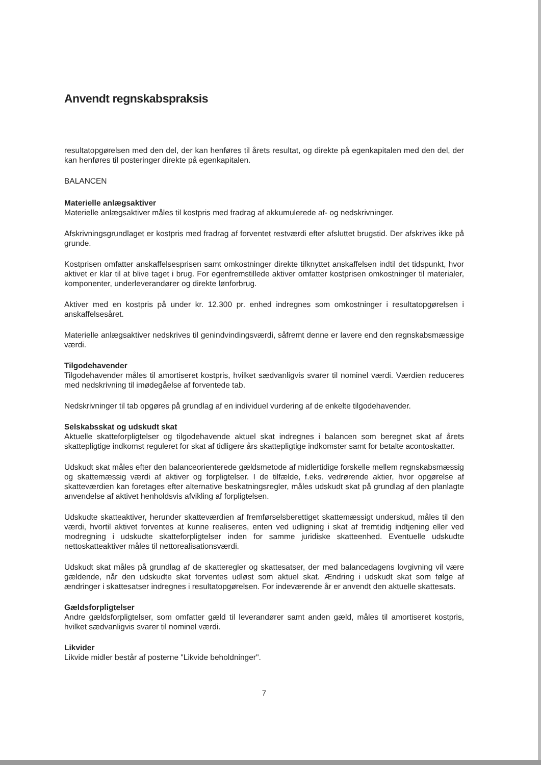Anvendt regnskabspraksis
resultatopgørelsen med den del, der kan henføres til årets resultat, og direkte på egenkapitalen med den del, der kan henføres til posteringer direkte på egenkapitalen.
BALANCEN
Materielle anlægsaktiver
Materielle anlægsaktiver måles til kostpris med fradrag af akkumulerede af- og nedskrivninger.
Afskrivningsgrundlaget er kostpris med fradrag af forventet restværdi efter afsluttet brugstid. Der afskrives ikke på grunde.
Kostprisen omfatter anskaffelsesprisen samt omkostninger direkte tilknyttet anskaffelsen indtil det tidspunkt, hvor aktivet er klar til at blive taget i brug. For egenfremstillede aktiver omfatter kostprisen omkostninger til materialer, komponenter, underleverandører og direkte lønforbrug.
Aktiver med en kostpris på under kr. 12.300 pr. enhed indregnes som omkostninger i resultatopgørelsen i anskaffelsesåret.
Materielle anlægsaktiver nedskrives til genindvindingsværdi, såfremt denne er lavere end den regnskabsmæssige værdi.
Tilgodehavender
Tilgodehavender måles til amortiseret kostpris, hvilket sædvanligvis svarer til nominel værdi. Værdien reduceres med nedskrivning til imødegåelse af forventede tab.
Nedskrivninger til tab opgøres på grundlag af en individuel vurdering af de enkelte tilgodehavender.
Selskabsskat og udskudt skat
Aktuelle skatteforpligtelser og tilgodehavende aktuel skat indregnes i balancen som beregnet skat af årets skattepligtige indkomst reguleret for skat af tidligere års skattepligtige indkomster samt for betalte acontoskatter.
Udskudt skat måles efter den balanceorienterede gældsmetode af midlertidige forskelle mellem regnskabsmæssig og skattemæssig værdi af aktiver og forpligtelser. I de tilfælde, f.eks. vedrørende aktier, hvor opgørelse af skatteværdien kan foretages efter alternative beskatningsregler, måles udskudt skat på grundlag af den planlagte anvendelse af aktivet henholdsvis afvikling af forpligtelsen.
Udskudte skatteaktiver, herunder skatteværdien af fremførselsberettiget skattemæssigt underskud, måles til den værdi, hvortil aktivet forventes at kunne realiseres, enten ved udligning i skat af fremtidig indtjening eller ved modregning i udskudte skatteforpligtelser inden for samme juridiske skatteenhed. Eventuelle udskudte nettoskatteaktiver måles til nettorealisationsværdi.
Udskudt skat måles på grundlag af de skatteregler og skattesatser, der med balancedagens lovgivning vil være gældende, når den udskudte skat forventes udløst som aktuel skat. Ændring i udskudt skat som følge af ændringer i skattesatser indregnes i resultatopgørelsen. For indeværende år er anvendt den aktuelle skattesats.
Gældsforpligtelser
Andre gældsforpligtelser, som omfatter gæld til leverandører samt anden gæld, måles til amortiseret kostpris, hvilket sædvanligvis svarer til nominel værdi.
Likvider
Likvide midler består af posterne "Likvide beholdninger".
7